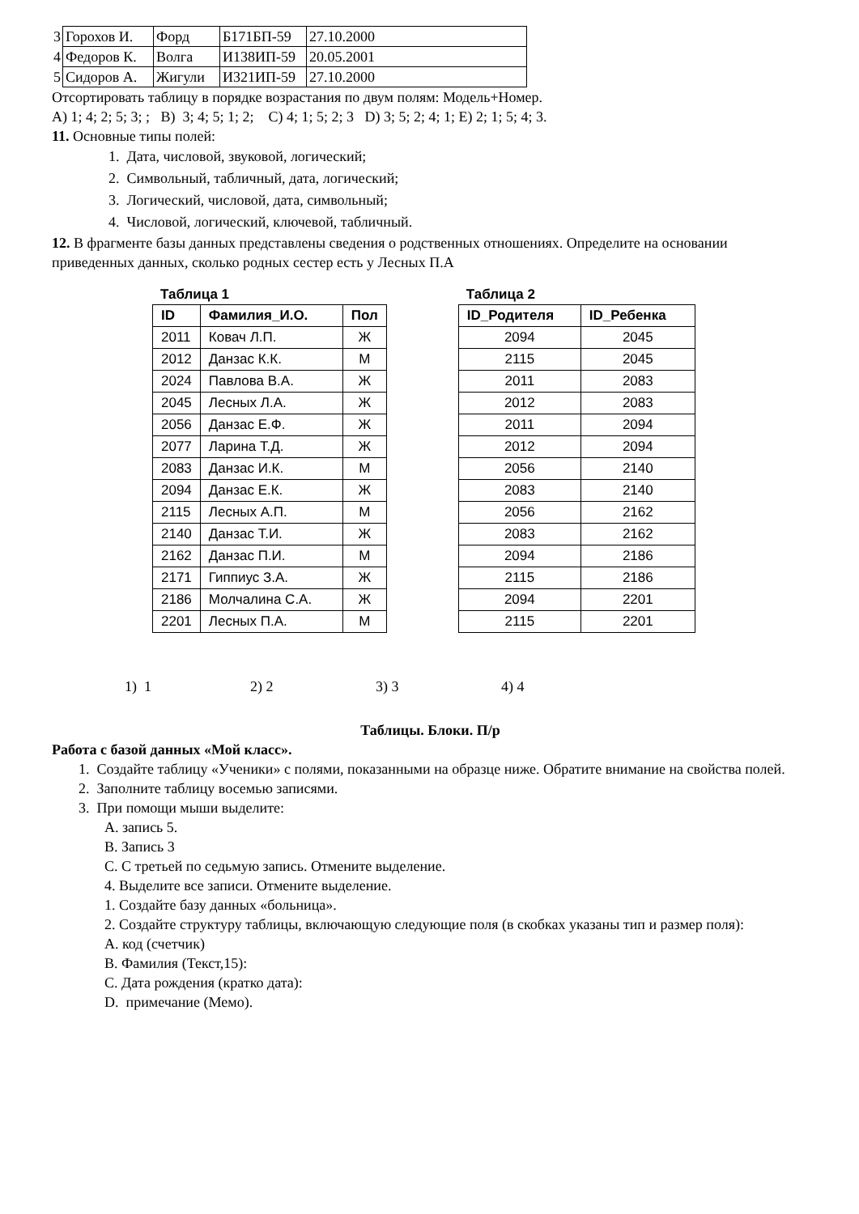| 3 | Горохов И. | Форд | Б171БП-59 | 27.10.2000 |
| 4 | Федоров К. | Волга | И138ИП-59 | 20.05.2001 |
| 5 | Сидоров А. | Жигули | И321ИП-59 | 27.10.2000 |
Отсортировать таблицу в порядке возрастания по двум полям: Модель+Номер.
A) 1; 4; 2; 5; 3; ; B) 3; 4; 5; 1; 2; C) 4; 1; 5; 2; 3 D) 3; 5; 2; 4; 1; E) 2; 1; 5; 4; 3.
11. Основные типы полей:
1. Дата, числовой, звуковой, логический;
2. Символьный, табличный, дата, логический;
3. Логический, числовой, дата, символьный;
4. Числовой, логический, ключевой, табличный.
12. В фрагменте базы данных представлены сведения о родственных отношениях. Определите на основании приведенных данных, сколько родных сестер есть у Лесных П.А
Таблица 1
| ID | Фамилия_И.О. | Пол |
| --- | --- | --- |
| 2011 | Ковач Л.П. | Ж |
| 2012 | Данзас К.К. | М |
| 2024 | Павлова В.А. | Ж |
| 2045 | Лесных Л.А. | Ж |
| 2056 | Данзас Е.Ф. | Ж |
| 2077 | Ларина Т.Д. | Ж |
| 2083 | Данзас И.К. | М |
| 2094 | Данзас Е.К. | Ж |
| 2115 | Лесных А.П. | М |
| 2140 | Данзас Т.И. | Ж |
| 2162 | Данзас П.И. | М |
| 2171 | Гиппиус З.А. | Ж |
| 2186 | Молчалина С.А. | Ж |
| 2201 | Лесных П.А. | М |
Таблица 2
| ID_Родителя | ID_Ребенка |
| --- | --- |
| 2094 | 2045 |
| 2115 | 2045 |
| 2011 | 2083 |
| 2012 | 2083 |
| 2011 | 2094 |
| 2012 | 2094 |
| 2056 | 2140 |
| 2083 | 2140 |
| 2056 | 2162 |
| 2083 | 2162 |
| 2094 | 2186 |
| 2115 | 2186 |
| 2094 | 2201 |
| 2115 | 2201 |
1) 1 2) 2 3) 3 4) 4
Таблицы. Блоки. П/р
Работа с базой данных «Мой класс».
1. Создайте таблицу «Ученики» с полями, показанными на образце ниже. Обратите внимание на свойства полей.
2. Заполните таблицу восемью записями.
3. При помощи мыши выделите:
A. запись 5.
B. Запись 3
C. С третьей по седьмую запись. Отмените выделение.
4. Выделите все записи. Отмените выделение.
1. Создайте базу данных «больница».
2. Создайте структуру таблицы, включающую следующие поля (в скобках указаны тип и размер поля):
A. код (счетчик)
B. Фамилия (Текст,15):
C. Дата рождения (кратко дата):
D. примечание (Мемо).